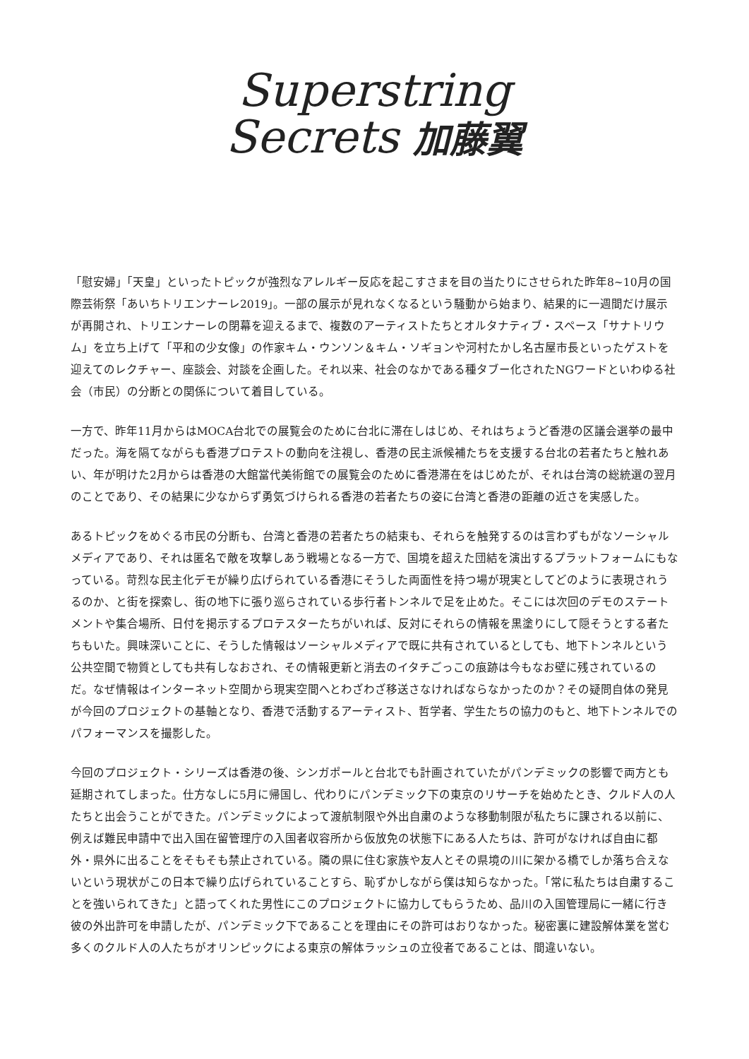Superstring
Secrets 加藤翼
「慰安婦」「天皇」といったトピックが強烈なアレルギー反応を起こすさまを目の当たりにさせられた昨年8~10月の国際芸術祭「あいちトリエンナーレ2019」。一部の展示が見れなくなるという騒動から始まり、結果的に一週間だけ展示が再開され、トリエンナーレの閉幕を迎えるまで、複数のアーティストたちとオルタナティブ・スペース「サナトリウム」を立ち上げて「平和の少女像」の作家キム・ウンソン＆キム・ソギョンや河村たかし名古屋市長といったゲストを迎えてのレクチャー、座談会、対談を企画した。それ以来、社会のなかである種タブー化されたNGワードといわゆる社会（市民）の分断との関係について着目している。
一方で、昨年11月からはMOCA台北での展覧会のために台北に滞在しはじめ、それはちょうど香港の区議会選挙の最中だった。海を隔てながらも香港プロテストの動向を注視し、香港の民主派候補たちを支援する台北の若者たちと触れあい、年が明けた2月からは香港の大館當代美術館での展覧会のために香港滞在をはじめたが、それは台湾の総統選の翌月のことであり、その結果に少なからず勇気づけられる香港の若者たちの姿に台湾と香港の距離の近さを実感した。
あるトピックをめぐる市民の分断も、台湾と香港の若者たちの結束も、それらを触発するのは言わずもがなソーシャルメディアであり、それは匿名で敵を攻撃しあう戦場となる一方で、国境を超えた団結を演出するプラットフォームにもなっている。苛烈な民主化デモが繰り広げられている香港にそうした両面性を持つ場が現実としてどのように表現されうるのか、と街を探索し、街の地下に張り巡らされている歩行者トンネルで足を止めた。そこには次回のデモのステートメントや集合場所、日付を掲示するプロテスターたちがいれば、反対にそれらの情報を黒塗りにして隠そうとする者たちもいた。興味深いことに、そうした情報はソーシャルメディアで既に共有されているとしても、地下トンネルという公共空間で物質としても共有しなおされ、その情報更新と消去のイタチごっこの痕跡は今もなお壁に残されているのだ。なぜ情報はインターネット空間から現実空間へとわざわざ移送さなければならなかったのか？その疑問自体の発見が今回のプロジェクトの基軸となり、香港で活動するアーティスト、哲学者、学生たちの協力のもと、地下トンネルでのパフォーマンスを撮影した。
今回のプロジェクト・シリーズは香港の後、シンガポールと台北でも計画されていたがパンデミックの影響で両方とも延期されてしまった。仕方なしに5月に帰国し、代わりにパンデミック下の東京のリサーチを始めたとき、クルド人の人たちと出会うことができた。パンデミックによって渡航制限や外出自粛のような移動制限が私たちに課される以前に、例えば難民申請中で出入国在留管理庁の入国者収容所から仮放免の状態下にある人たちは、許可がなければ自由に都外・県外に出ることをそもそも禁止されている。隣の県に住む家族や友人とその県境の川に架かる橋でしか落ち合えないという現状がこの日本で繰り広げられていることすら、恥ずかしながら僕は知らなかった。「常に私たちは自粛することを強いられてきた」と語ってくれた男性にこのプロジェクトに協力してもらうため、品川の入国管理局に一緒に行き彼の外出許可を申請したが、パンデミック下であることを理由にその許可はおりなかった。秘密裏に建設解体業を営む多くのクルド人の人たちがオリンピックによる東京の解体ラッシュの立役者であることは、間違いない。